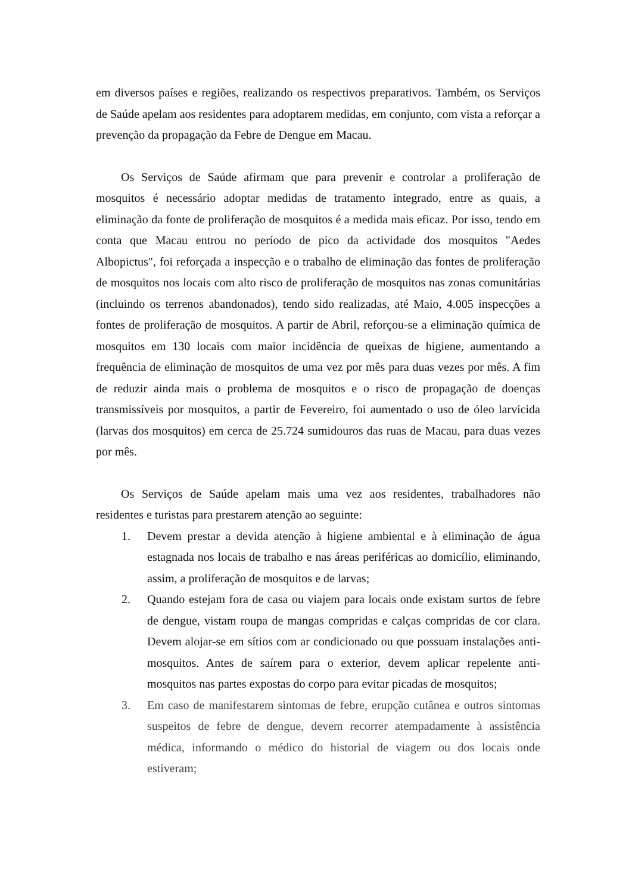em diversos países e regiões, realizando os respectivos preparativos. Também, os Serviços de Saúde apelam aos residentes para adoptarem medidas, em conjunto, com vista a reforçar a prevenção da propagação da Febre de Dengue em Macau.
Os Serviços de Saúde afirmam que para prevenir e controlar a proliferação de mosquitos é necessário adoptar medidas de tratamento integrado, entre as quais, a eliminação da fonte de proliferação de mosquitos é a medida mais eficaz. Por isso, tendo em conta que Macau entrou no período de pico da actividade dos mosquitos "Aedes Albopictus", foi reforçada a inspecção e o trabalho de eliminação das fontes de proliferação de mosquitos nos locais com alto risco de proliferação de mosquitos nas zonas comunitárias (incluindo os terrenos abandonados), tendo sido realizadas, até Maio, 4.005 inspecções a fontes de proliferação de mosquitos. A partir de Abril, reforçou-se a eliminação química de mosquitos em 130 locais com maior incidência de queixas de higiene, aumentando a frequência de eliminação de mosquitos de uma vez por mês para duas vezes por mês. A fim de reduzir ainda mais o problema de mosquitos e o risco de propagação de doenças transmissíveis por mosquitos, a partir de Fevereiro, foi aumentado o uso de óleo larvicida (larvas dos mosquitos) em cerca de 25.724 sumidouros das ruas de Macau, para duas vezes por mês.
Os Serviços de Saúde apelam mais uma vez aos residentes, trabalhadores não residentes e turistas para prestarem atenção ao seguinte:
1. Devem prestar a devida atenção à higiene ambiental e à eliminação de água estagnada nos locais de trabalho e nas áreas periféricas ao domicílio, eliminando, assim, a proliferação de mosquitos e de larvas;
2. Quando estejam fora de casa ou viajem para locais onde existam surtos de febre de dengue, vistam roupa de mangas compridas e calças compridas de cor clara. Devem alojar-se em sítios com ar condicionado ou que possuam instalações anti-mosquitos. Antes de saírem para o exterior, devem aplicar repelente anti-mosquitos nas partes expostas do corpo para evitar picadas de mosquitos;
3. Em caso de manifestarem sintomas de febre, erupção cutânea e outros sintomas suspeitos de febre de dengue, devem recorrer atempadamente à assistência médica, informando o médico do historial de viagem ou dos locais onde estiveram;